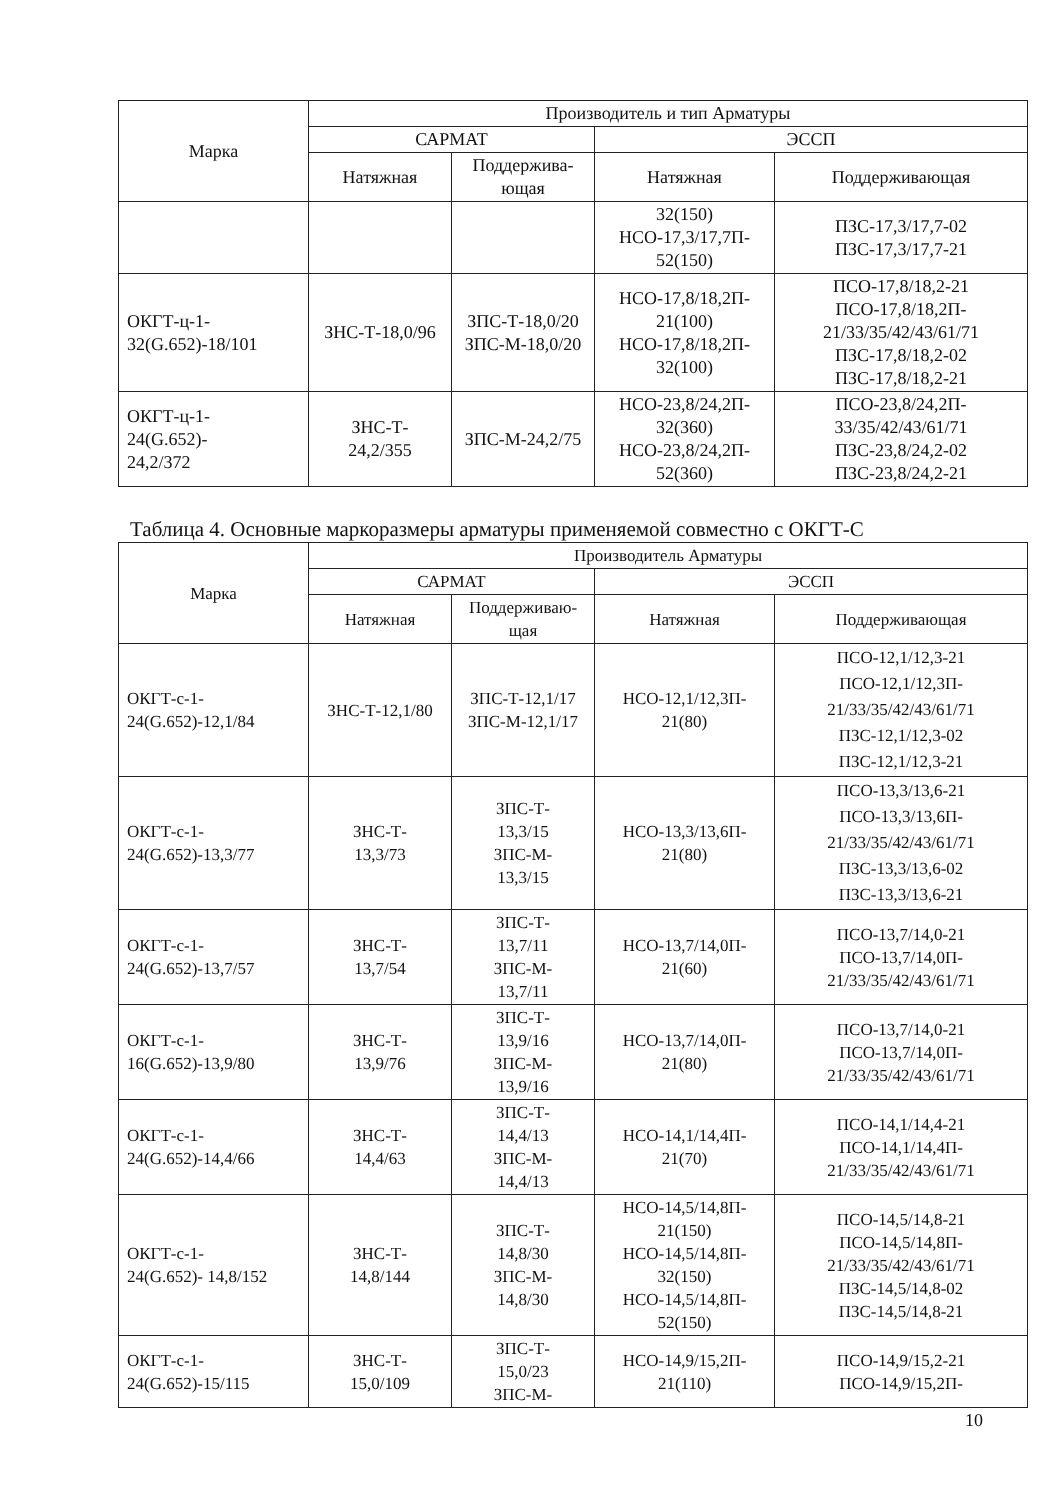| Марка | Производитель и тип Арматуры | | | |
| --- | --- | --- | --- | --- |
| | САРМАТ | | ЭССП | |
| | Натяжная | Поддержива- ющая | Натяжная | Поддерживающая |
| | | | 32(150) НСО-17,3/17,7П- 52(150) | ПЗС-17,3/17,7-02 ПЗС-17,3/17,7-21 |
| ОКГТ-ц-1- 32(G.652)-18/101 | ЗНС-Т-18,0/96 | ЗПС-Т-18,0/20 ЗПС-М-18,0/20 | НСО-17,8/18,2П- 21(100) НСО-17,8/18,2П- 32(100) | ПСО-17,8/18,2-21 ПСО-17,8/18,2П- 21/33/35/42/43/61/71 ПЗС-17,8/18,2-02 ПЗС-17,8/18,2-21 |
| ОКГТ-ц-1- 24(G.652)- 24,2/372 | ЗНС-Т- 24,2/355 | ЗПС-М-24,2/75 | НСО-23,8/24,2П- 32(360) НСО-23,8/24,2П- 52(360) | ПСО-23,8/24,2П- 33/35/42/43/61/71 ПЗС-23,8/24,2-02 ПЗС-23,8/24,2-21 |
Таблица 4. Основные маркоразмеры арматуры применяемой совместно с ОКГТ-С
| Марка | Производитель Арматуры | | | |
| --- | --- | --- | --- | --- |
| | САРМАТ | | ЭССП | |
| | Натяжная | Поддерживаю- щая | Натяжная | Поддерживающая |
| ОКГТ-с-1- 24(G.652)-12,1/84 | ЗНС-Т-12,1/80 | ЗПС-Т-12,1/17 ЗПС-М-12,1/17 | НСО-12,1/12,3П- 21(80) | ПСО-12,1/12,3-21 ПСО-12,1/12,3П- 21/33/35/42/43/61/71 ПЗС-12,1/12,3-02 ПЗС-12,1/12,3-21 |
| ОКГТ-с-1- 24(G.652)-13,3/77 | ЗНС-Т- 13,3/73 | ЗПС-Т- 13,3/15 ЗПС-М- 13,3/15 | НСО-13,3/13,6П- 21(80) | ПСО-13,3/13,6-21 ПСО-13,3/13,6П- 21/33/35/42/43/61/71 ПЗС-13,3/13,6-02 ПЗС-13,3/13,6-21 |
| ОКГТ-с-1- 24(G.652)-13,7/57 | ЗНС-Т- 13,7/54 | ЗПС-Т- 13,7/11 ЗПС-М- 13,7/11 | НСО-13,7/14,0П- 21(60) | ПСО-13,7/14,0-21 ПСО-13,7/14,0П- 21/33/35/42/43/61/71 |
| ОКГТ-с-1- 16(G.652)-13,9/80 | ЗНС-Т- 13,9/76 | ЗПС-Т- 13,9/16 ЗПС-М- 13,9/16 | НСО-13,7/14,0П- 21(80) | ПСО-13,7/14,0-21 ПСО-13,7/14,0П- 21/33/35/42/43/61/71 |
| ОКГТ-с-1- 24(G.652)-14,4/66 | ЗНС-Т- 14,4/63 | ЗПС-Т- 14,4/13 ЗПС-М- 14,4/13 | НСО-14,1/14,4П- 21(70) | ПСО-14,1/14,4-21 ПСО-14,1/14,4П- 21/33/35/42/43/61/71 |
| ОКГТ-с-1- 24(G.652)- 14,8/152 | ЗНС-Т- 14,8/144 | ЗПС-Т- 14,8/30 ЗПС-М- 14,8/30 | НСО-14,5/14,8П- 21(150) НСО-14,5/14,8П- 32(150) НСО-14,5/14,8П- 52(150) | ПСО-14,5/14,8-21 ПСО-14,5/14,8П- 21/33/35/42/43/61/71 ПЗС-14,5/14,8-02 ПЗС-14,5/14,8-21 |
| ОКГТ-с-1- 24(G.652)-15/115 | ЗНС-Т- 15,0/109 | ЗПС-Т- 15,0/23 ЗПС-М- | НСО-14,9/15,2П- 21(110) | ПСО-14,9/15,2-21 ПСО-14,9/15,2П- |
10